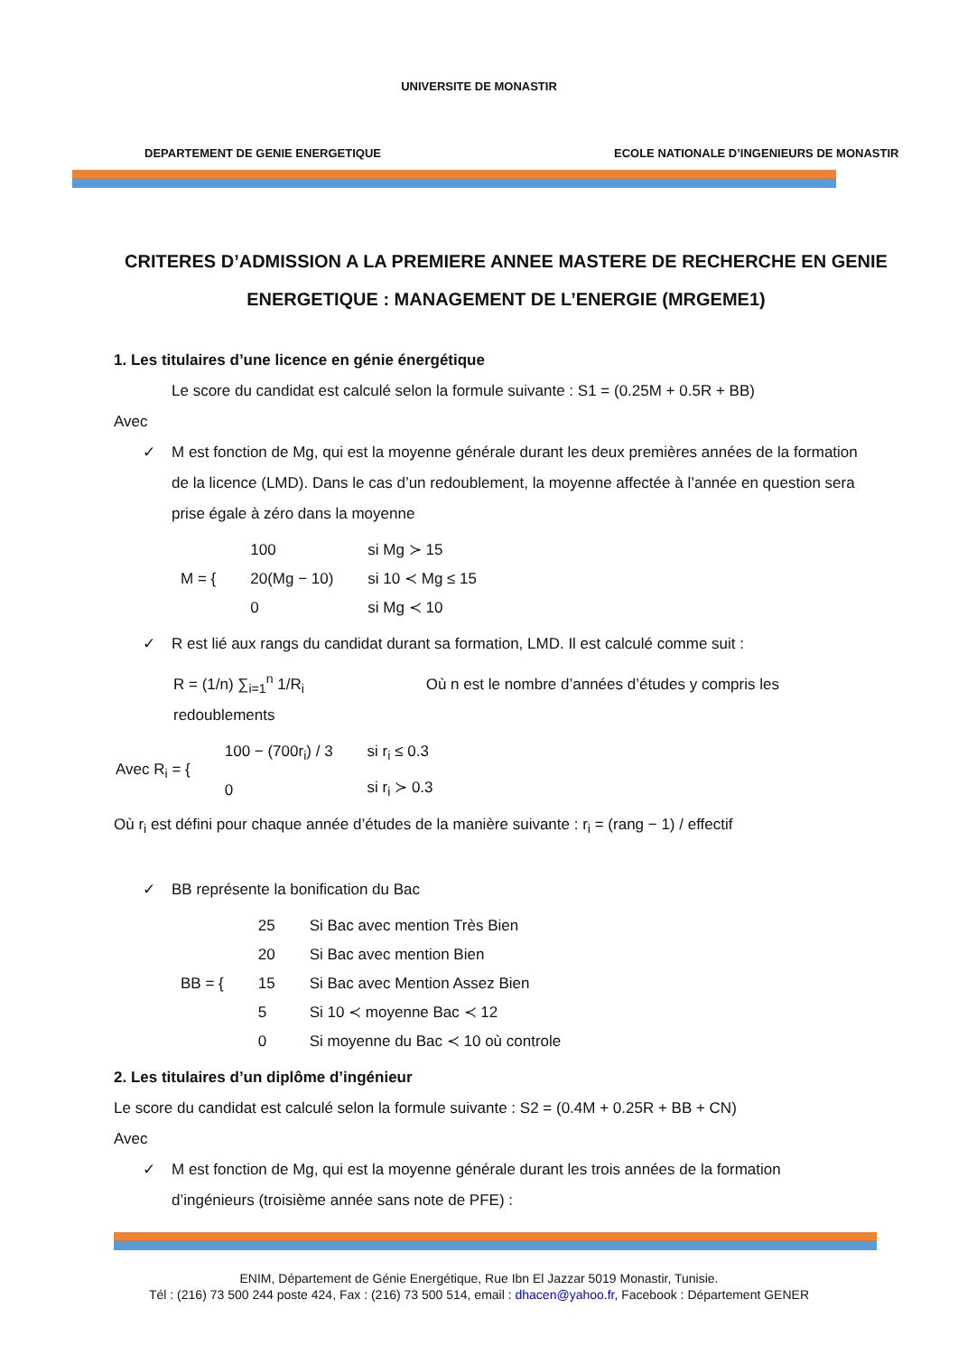UNIVERSITE DE MONASTIR
DEPARTEMENT DE GENIE ENERGETIQUE
ECOLE NATIONALE D’INGENIEURS DE MONASTIR
CRITERES D’ADMISSION A LA PREMIERE ANNEE MASTERE DE RECHERCHE EN GENIE ENERGETIQUE : MANAGEMENT DE L’ENERGIE (MRGEME1)
1. Les titulaires d’une licence en génie énergétique
Le score du candidat est calculé selon la formule suivante : S1 = (0.25M + 0.5R + BB)
Avec
✓ M est fonction de Mg, qui est la moyenne générale durant les deux premières années de la formation de la licence (LMD). Dans le cas d’un redoublement, la moyenne affectée à l’année en question sera prise égale à zéro dans la moyenne
| M = { | 100 | si Mg ≻ 15 |
| | 20(Mg − 10) | si 10 ≺ Mg ≤ 15 |
| | 0 | si Mg ≺ 10 |
✓ R est lié aux rangs du candidat durant sa formation, LMD. Il est calculé comme suit :
R = (1/n) ∑<sub>i=1</sub><sup>n</sup> 1/R<sub>i</sub> Où n est le nombre d’années d’études y compris les redoublements
| Avec R<sub>i</sub> = { | 100 − (700r<sub>i</sub>) / 3 | si r<sub>i</sub> ≤ 0.3 |
| | 0 | si r<sub>i</sub> ≻ 0.3 |
Où r<sub>i</sub> est défini pour chaque année d’études de la manière suivante : r<sub>i</sub> = (rang − 1) / effectif
✓ BB représente la bonification du Bac
| BB = { | 25 | Si Bac avec mention Très Bien |
| | 20 | Si Bac avec mention Bien |
| | 15 | Si Bac avec Mention Assez Bien |
| | 5 | Si 10 ≺ moyenne Bac ≺ 12 |
| | 0 | Si moyenne du Bac ≺ 10 où controle |
2. Les titulaires d’un diplôme d’ingénieur
Le score du candidat est calculé selon la formule suivante : S2 = (0.4M + 0.25R + BB + CN)
Avec
✓ M est fonction de Mg, qui est la moyenne générale durant les trois années de la formation d’ingénieurs (troisième année sans note de PFE) :
ENIM, Département de Génie Energétique, Rue Ibn El Jazzar 5019 Monastir, Tunisie.
Tél : (216) 73 500 244 poste 424, Fax : (216) 73 500 514, email : dhacen@yahoo.fr, Facebook : Département GENER